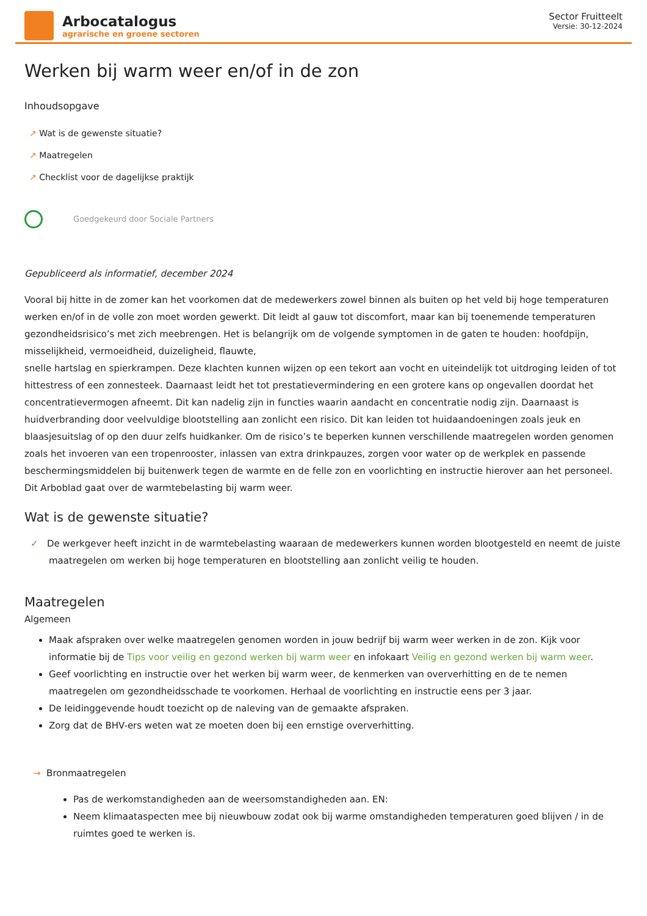Arbocatalogus
agrarische en groene sectoren
Sector Fruitteelt
Versie: 30-12-2024
Werken bij warm weer en/of in de zon
Inhoudsopgave
↗ Wat is de gewenste situatie?
↗ Maatregelen
↗ Checklist voor de dagelijkse praktijk
Goedgekeurd door Sociale Partners
Gepubliceerd als informatief, december 2024
Vooral bij hitte in de zomer kan het voorkomen dat de medewerkers zowel binnen als buiten op het veld bij hoge temperaturen werken en/of in de volle zon moet worden gewerkt. Dit leidt al gauw tot discomfort, maar kan bij toenemende temperaturen gezondheidsrisico’s met zich meebrengen. Het is belangrijk om de volgende symptomen in de gaten te houden: hoofdpijn, misselijkheid, vermoeidheid, duizeligheid, flauwte,
snelle hartslag en spierkrampen. Deze klachten kunnen wijzen op een tekort aan vocht en uiteindelijk tot uitdroging leiden of tot hittestress of een zonnesteek. Daarnaast leidt het tot prestatievermindering en een grotere kans op ongevallen doordat het concentratievermogen afneemt. Dit kan nadelig zijn in functies waarin aandacht en concentratie nodig zijn. Daarnaast is huidverbranding door veelvuldige blootstelling aan zonlicht een risico. Dit kan leiden tot huidaandoeningen zoals jeuk en blaasjesuitslag of op den duur zelfs huidkanker. Om de risico’s te beperken kunnen verschillende maatregelen worden genomen zoals het invoeren van een tropenrooster, inlassen van extra drinkpauzes, zorgen voor water op de werkplek en passende beschermingsmiddelen bij buitenwerk tegen de warmte en de felle zon en voorlichting en instructie hierover aan het personeel. Dit Arboblad gaat over de warmtebelasting bij warm weer.
Wat is de gewenste situatie?
✓ De werkgever heeft inzicht in de warmtebelasting waaraan de medewerkers kunnen worden blootgesteld en neemt de juiste maatregelen om werken bij hoge temperaturen en blootstelling aan zonlicht veilig te houden.
Maatregelen
Algemeen
Maak afspraken over welke maatregelen genomen worden in jouw bedrijf bij warm weer werken in de zon. Kijk voor informatie bij de Tips voor veilig en gezond werken bij warm weer en infokaart Veilig en gezond werken bij warm weer.
Geef voorlichting en instructie over het werken bij warm weer, de kenmerken van oververhitting en de te nemen maatregelen om gezondheidsschade te voorkomen. Herhaal de voorlichting en instructie eens per 3 jaar.
De leidinggevende houdt toezicht op de naleving van de gemaakte afspraken.
Zorg dat de BHV-ers weten wat ze moeten doen bij een ernstige oververhitting.
→ Bronmaatregelen
Pas de werkomstandigheden aan de weersomstandigheden aan. EN:
Neem klimaataspecten mee bij nieuwbouw zodat ook bij warme omstandigheden temperaturen goed blijven / in de ruimtes goed te werken is.